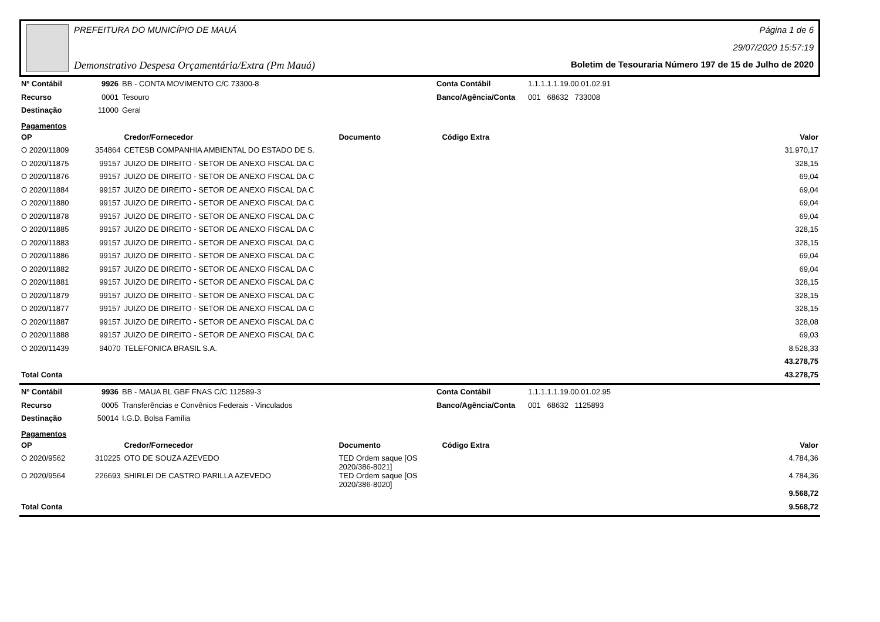PREFEITURA DO MUNICÍPIO DE MAUÁ Página 1 de 6
29/07/2020 15:57:19
Demonstrativo Despesa Orçamentária/Extra (Pm Mauá) Boletim de Tesouraria Número 197 de 15 de Julho de 2020
| Nº Contábil | 9926 | BB - CONTA MOVIMENTO C/C 73300-8 | Conta Contábil | 1.1.1.1.1.19.00.01.02.91 |
| Recurso | 0001 | Tesouro | Banco/Agência/Conta | 001 68632 733008 |
| Destinação | 11000 | Geral | | |
Pagamentos
| OP | | Credor/Fornecedor | Documento | Código Extra | Valor |
| --- | --- | --- | --- | --- | --- |
| O 2020/11809 | 354864 | CETESB COMPANHIA AMBIENTAL DO ESTADO DE S. | | | 31.970,17 |
| O 2020/11875 | 99157 | JUIZO DE DIREITO - SETOR DE ANEXO FISCAL DA C | | | 328,15 |
| O 2020/11876 | 99157 | JUIZO DE DIREITO - SETOR DE ANEXO FISCAL DA C | | | 69,04 |
| O 2020/11884 | 99157 | JUIZO DE DIREITO - SETOR DE ANEXO FISCAL DA C | | | 69,04 |
| O 2020/11880 | 99157 | JUIZO DE DIREITO - SETOR DE ANEXO FISCAL DA C | | | 69,04 |
| O 2020/11878 | 99157 | JUIZO DE DIREITO - SETOR DE ANEXO FISCAL DA C | | | 69,04 |
| O 2020/11885 | 99157 | JUIZO DE DIREITO - SETOR DE ANEXO FISCAL DA C | | | 328,15 |
| O 2020/11883 | 99157 | JUIZO DE DIREITO - SETOR DE ANEXO FISCAL DA C | | | 328,15 |
| O 2020/11886 | 99157 | JUIZO DE DIREITO - SETOR DE ANEXO FISCAL DA C | | | 69,04 |
| O 2020/11882 | 99157 | JUIZO DE DIREITO - SETOR DE ANEXO FISCAL DA C | | | 69,04 |
| O 2020/11881 | 99157 | JUIZO DE DIREITO - SETOR DE ANEXO FISCAL DA C | | | 328,15 |
| O 2020/11879 | 99157 | JUIZO DE DIREITO - SETOR DE ANEXO FISCAL DA C | | | 328,15 |
| O 2020/11877 | 99157 | JUIZO DE DIREITO - SETOR DE ANEXO FISCAL DA C | | | 328,15 |
| O 2020/11887 | 99157 | JUIZO DE DIREITO - SETOR DE ANEXO FISCAL DA C | | | 328,08 |
| O 2020/11888 | 99157 | JUIZO DE DIREITO - SETOR DE ANEXO FISCAL DA C | | | 69,03 |
| O 2020/11439 | 94070 | TELEFONICA BRASIL S.A. | | | 8.528,33 |
| | | | | | 43.278,75 |
| Total Conta | | | | | 43.278,75 |
| Nº Contábil | 9936 | BB - MAUA BL GBF FNAS C/C 112589-3 | Conta Contábil | 1.1.1.1.1.19.00.01.02.95 |
| Recurso | 0005 | Transferências e Convênios Federais - Vinculados | Banco/Agência/Conta | 001 68632 1125893 |
| Destinação | 50014 | I.G.D. Bolsa Família | | |
Pagamentos
| OP | | Credor/Fornecedor | Documento | Código Extra | Valor |
| --- | --- | --- | --- | --- | --- |
| O 2020/9562 | 310225 | OTO DE SOUZA AZEVEDO | TED Ordem saque [OS 2020/386-8021] | | 4.784,36 |
| O 2020/9564 | 226693 | SHIRLEI DE CASTRO PARILLA AZEVEDO | TED Ordem saque [OS 2020/386-8020] | | 4.784,36 |
| | | | | | 9.568,72 |
| Total Conta | | | | | 9.568,72 |